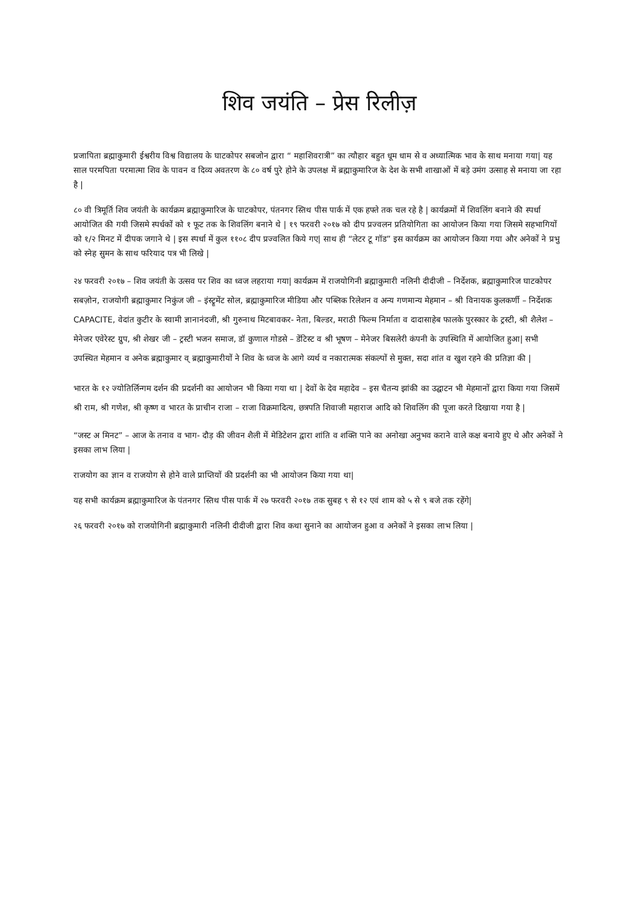शिव जयंति – प्रेस रिलीज़
प्रजापिता ब्रह्माकुमारी ईश्वरीय विश्व विद्यालय के घाटकोपर सबजोन द्वारा “ महाशिवरात्री” का त्यौहार बहुत धूम धाम से व अध्यात्मिक भाव के साथ मनाया गया| यह साल परमपिता परमात्मा शिव के पावन व दिव्य अवतरण के ८० वर्ष पुरे होने के उपलक्ष में ब्रह्माकुमारिज के देश के सभी शाखाओं में बड़े उमंग उत्साह से मनाया जा रहा है |
८० वी त्रिमूर्ति शिव जयंती के कार्यक्रम ब्रह्माकुमारिज के घाटकोपर, पंतनगर स्तिथ पीस पार्क में एक हफ्ते तक चल रहे है | कार्यक्रमों में शिवलिंग बनाने की स्पर्धा आयोजित की गयी जिसमे स्पर्धकों को १ फूट तक के शिवलिंग बनाने थे | १९ फरवरी २०१७ को दीप प्रज्वलन प्रतियोगिता का आयोजन किया गया जिसमे सहभागियों को १/२ मिनट में दीपक जगाने थे | इस स्पर्धा में कुल ११०८ दीप प्रज्वलित किये गए| साथ ही “लेटर टू गॉड” इस कार्यक्रम का आयोजन किया गया और अनेकों ने प्रभु को स्नेह सुमन के साथ फरियाद पत्र भी लिखे |
२४ फरवरी २०१७ – शिव जयंती के उत्सव पर शिव का ध्वज लहराया गया| कार्यक्रम में राजयोगिनी ब्रह्माकुमारी नलिनी दीदीजी – निर्देशक, ब्रह्माकुमारिज घाटकोपर सबज़ोन, राजयोगी ब्रह्माकुमार निकुंज जी – इंस्ट्रूमेंट सोल, ब्रह्माकुमारिज मीडिया और पब्लिक रिलेशन व अन्य गणमान्य मेहमान – श्री विनायक कुलकर्णी – निर्देशक CAPACITE, वेदांत कुटीर के स्वामी ज्ञानानंदजी, श्री गुरुनाथ मिटबावकर- नेता, बिल्डर, मराठी फिल्म निर्माता व दादासाहेब फालके पुरस्कार के ट्रस्टी, श्री शैलेश – मेनेजर एवेरेस्ट ग्रुप, श्री शेखर जी – ट्रस्टी भजन समाज, डॉ कुणाल गोडसे – डेंटिस्ट व श्री भूषण – मेनेजर बिसलेरी कंपनी के उपस्थिति में आयोजित हुआ| सभी उपस्थित मेहमान व अनेक ब्रह्माकुमार व् ब्रह्माकुमारीयों ने शिव के ध्वज के आगे व्यर्थ व नकारात्मक संकल्पों से मुक्त, सदा शांत व खुश रहने की प्रतिज्ञा की |
भारत के १२ ज्योतिर्लिन्गम दर्शन की प्रदर्शनी का आयोजन भी किया गया था | देवों के देव महादेव – इस चैतन्य झांकी का उद्घाटन भी मेहमानों द्वारा किया गया जिसमें श्री राम, श्री गणेश, श्री कृष्ण व भारत के प्राचीन राजा – राजा विक्रमादित्य, छत्रपति शिवाजी महाराज आदि को शिवलिंग की पूजा करते दिखाया गया है |
“जस्ट अ मिनट” – आज के तनाव व भाग- दौड़ की जीवन शैली में मेडिटेशन द्वारा शांति व शक्ति पाने का अनोखा अनुभव कराने वाले कक्ष बनाये हुए थे और अनेकों ने इसका लाभ लिया |
राजयोग का ज्ञान व राजयोग से होने वाले प्राप्तियों की प्रदर्शनी का भी आयोजन किया गया था|
यह सभी कार्यक्रम ब्रह्माकुमारिज के पंतनगर स्तिथ पीस पार्क में २७ फरवरी २०१७ तक सुबह ९ से १२ एवं शाम को ५ से ९ बजे तक रहेंगे|
२६ फरवरी २०१७ को राजयोगिनी ब्रह्माकुमारी नलिनी दीदीजी द्वारा शिव कथा सुनाने का आयोजन हुआ व अनेकों ने इसका लाभ लिया |